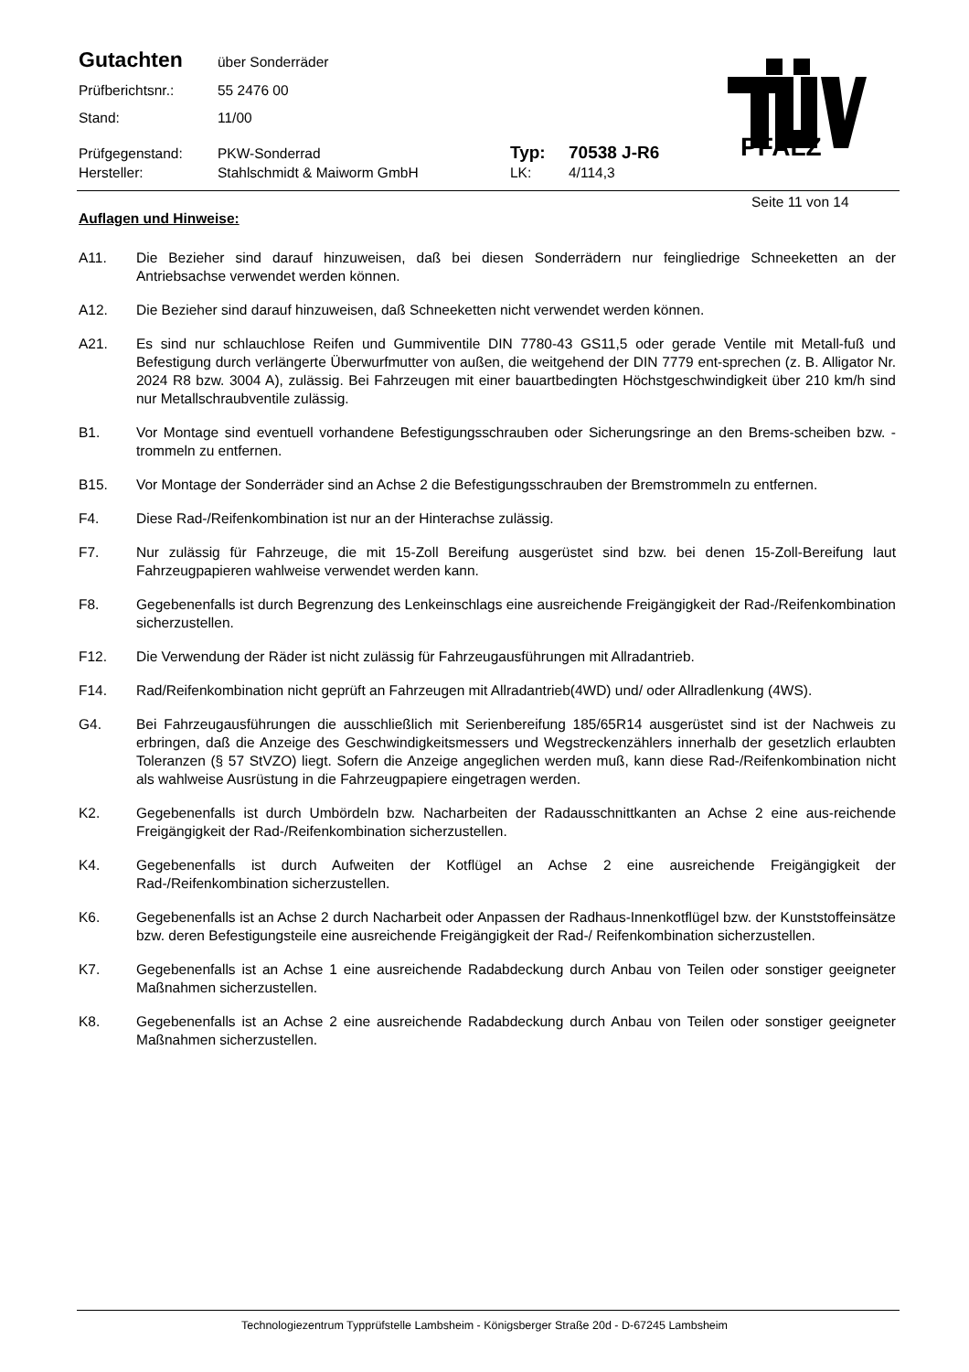Gutachten über Sonderräder
Prüfberichtsnr.: 55 2476 00
Stand: 11/00
Prüfgegenstand: PKW-Sonderrad Typ: 70538 J-R6
Hersteller: Stahlschmidt & Maiworm GmbH LK: 4/114,3
PFALZ
Seite 11 von 14
Auflagen und Hinweise:
A11. Die Bezieher sind darauf hinzuweisen, daß bei diesen Sonderrädern nur feingliedrige Schneeketten an der Antriebsachse verwendet werden können.
A12. Die Bezieher sind darauf hinzuweisen, daß Schneeketten nicht verwendet werden können.
A21. Es sind nur schlauchlose Reifen und Gummiventile DIN 7780-43 GS11,5 oder gerade Ventile mit Metall-fuß und Befestigung durch verlängerte Überwurfmutter von außen, die weitgehend der DIN 7779 ent-sprechen (z. B. Alligator Nr. 2024 R8 bzw. 3004 A), zulässig. Bei Fahrzeugen mit einer bauartbedingten Höchstgeschwindigkeit über 210 km/h sind nur Metallschraubventile zulässig.
B1. Vor Montage sind eventuell vorhandene Befestigungsschrauben oder Sicherungsringe an den Brems-scheiben bzw. -trommeln zu entfernen.
B15. Vor Montage der Sonderräder sind an Achse 2 die Befestigungsschrauben der Bremstrommeln zu entfernen.
F4. Diese Rad-/Reifenkombination ist nur an der Hinterachse zulässig.
F7. Nur zulässig für Fahrzeuge, die mit 15-Zoll Bereifung ausgerüstet sind bzw. bei denen 15-Zoll-Bereifung laut Fahrzeugpapieren wahlweise verwendet werden kann.
F8. Gegebenenfalls ist durch Begrenzung des Lenkeinschlags eine ausreichende Freigängigkeit der Rad-/Reifenkombination sicherzustellen.
F12. Die Verwendung der Räder ist nicht zulässig für Fahrzeugausführungen mit Allradantrieb.
F14. Rad/Reifenkombination nicht geprüft an Fahrzeugen mit Allradantrieb(4WD) und/ oder Allradlenkung (4WS).
G4. Bei Fahrzeugausführungen die ausschließlich mit Serienbereifung 185/65R14 ausgerüstet sind ist der Nachweis zu erbringen, daß die Anzeige des Geschwindigkeitsmessers und Wegstreckenzählers innerhalb der gesetzlich erlaubten Toleranzen (§ 57 StVZO) liegt. Sofern die Anzeige angeglichen werden muß, kann diese Rad-/Reifenkombination nicht als wahlweise Ausrüstung in die Fahrzeugpapiere eingetragen werden.
K2. Gegebenenfalls ist durch Umbördeln bzw. Nacharbeiten der Radausschnittkanten an Achse 2 eine aus-reichende Freigängigkeit der Rad-/Reifenkombination sicherzustellen.
K4. Gegebenenfalls ist durch Aufweiten der Kotflügel an Achse 2 eine ausreichende Freigängigkeit der Rad-/Reifenkombination sicherzustellen.
K6. Gegebenenfalls ist an Achse 2 durch Nacharbeit oder Anpassen der Radhaus-Innenkotflügel bzw. der Kunststoffeinsätze bzw. deren Befestigungsteile eine ausreichende Freigängigkeit der Rad-/ Reifenkombination sicherzustellen.
K7. Gegebenenfalls ist an Achse 1 eine ausreichende Radabdeckung durch Anbau von Teilen oder sonstiger geeigneter Maßnahmen sicherzustellen.
K8. Gegebenenfalls ist an Achse 2 eine ausreichende Radabdeckung durch Anbau von Teilen oder sonstiger geeigneter Maßnahmen sicherzustellen.
Technologiezentrum Typprüfstelle Lambsheim - Königsberger Straße 20d - D-67245 Lambsheim